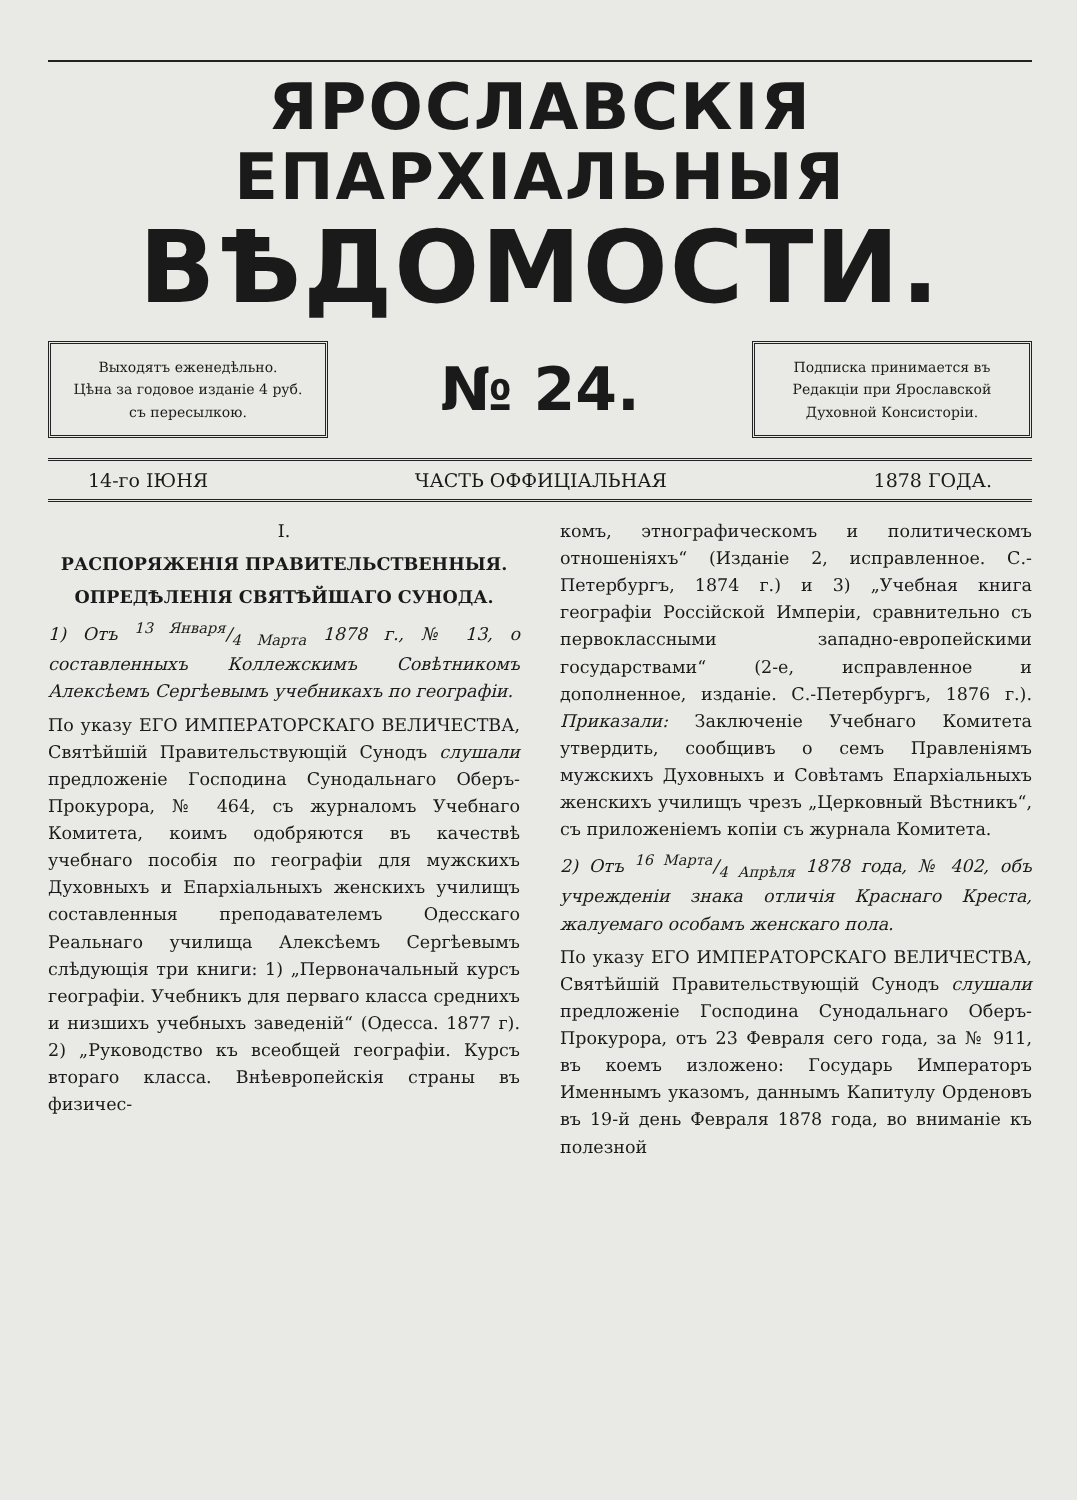ЯРОСЛАВСКІЯ ЕПАРХІАЛЬНЫЯ
ВѢДОМОСТИ.
Выходятъ еженедѣльно.
Цѣна за годовое изданіе 4 руб.
съ пересылкою.
№ 24.
Подписка принимается въ
Редакціи при Ярославской
Духовной Консисторіи.
14-го ІЮНЯ ЧАСТЬ ОФФИЦІАЛЬНАЯ 1878 ГОДА.
I.
РАСПОРЯЖЕНІЯ ПРАВИТЕЛЬСТВЕННЫЯ.
ОПРЕДѢЛЕНІЯ СВЯТѢЙШАГО СУНОДА.
1) Отъ 13 Января/4 Марта 1878 г., № 13, о составленныхъ Коллежскимъ Совѣтникомъ Алексѣемъ Сергѣевымъ учебникахъ по географіи.
По указу ЕГО ИМПЕРАТОРСКАГО ВЕЛИЧЕСТВА, Святѣйшій Правительствующій Сунодъ слушали предложеніе Господина Сунодальнаго Оберъ-Прокурора, № 464, съ журналомъ Учебнаго Комитета, коимъ одобряются въ качествѣ учебнаго пособія по географіи для мужскихъ Духовныхъ и Епархіальныхъ женскихъ училищъ составленныя преподавателемъ Одесскаго Реальнаго училища Алексѣемъ Сергѣевымъ слѣдующія три книги: 1) „Первоначальный курсъ географіи. Учебникъ для перваго класса среднихъ и низшихъ учебныхъ заведеній“ (Одесса. 1877 г). 2) „Руководство къ всеобщей географіи. Курсъ втораго класса. Внѣевропейскія страны въ физичес-
комъ, этнографическомъ и политическомъ отношеніяхъ“ (Изданіе 2, исправленное. С.-Петербургъ, 1874 г.) и 3) „Учебная книга географіи Россійской Имперіи, сравнительно съ первоклассными западно-европейскими государствами“ (2-е, исправленное и дополненное, изданіе. С.-Петербургъ, 1876 г.). Приказали: Заключеніе Учебнаго Комитета утвердить, сообщивъ о семъ Правленіямъ мужскихъ Духовныхъ и Совѣтамъ Епархіальныхъ женскихъ училищъ чрезъ „Церковный Вѣстникъ“, съ приложеніемъ копіи съ журнала Комитета.
2) Отъ 16 Марта/4 Апрѣля 1878 года, № 402, объ учрежденіи знака отличія Краснаго Креста, жалуемаго особамъ женскаго пола.
По указу ЕГО ИМПЕРАТОРСКАГО ВЕЛИЧЕСТВА, Святѣйшій Правительствующій Сунодъ слушали предложеніе Господина Сунодальнаго Оберъ-Прокурора, отъ 23 Февраля сего года, за № 911, въ коемъ изложено: Государь Императоръ Именнымъ указомъ, даннымъ Капитулу Орденовъ въ 19-й день Февраля 1878 года, во вниманіе къ полезной